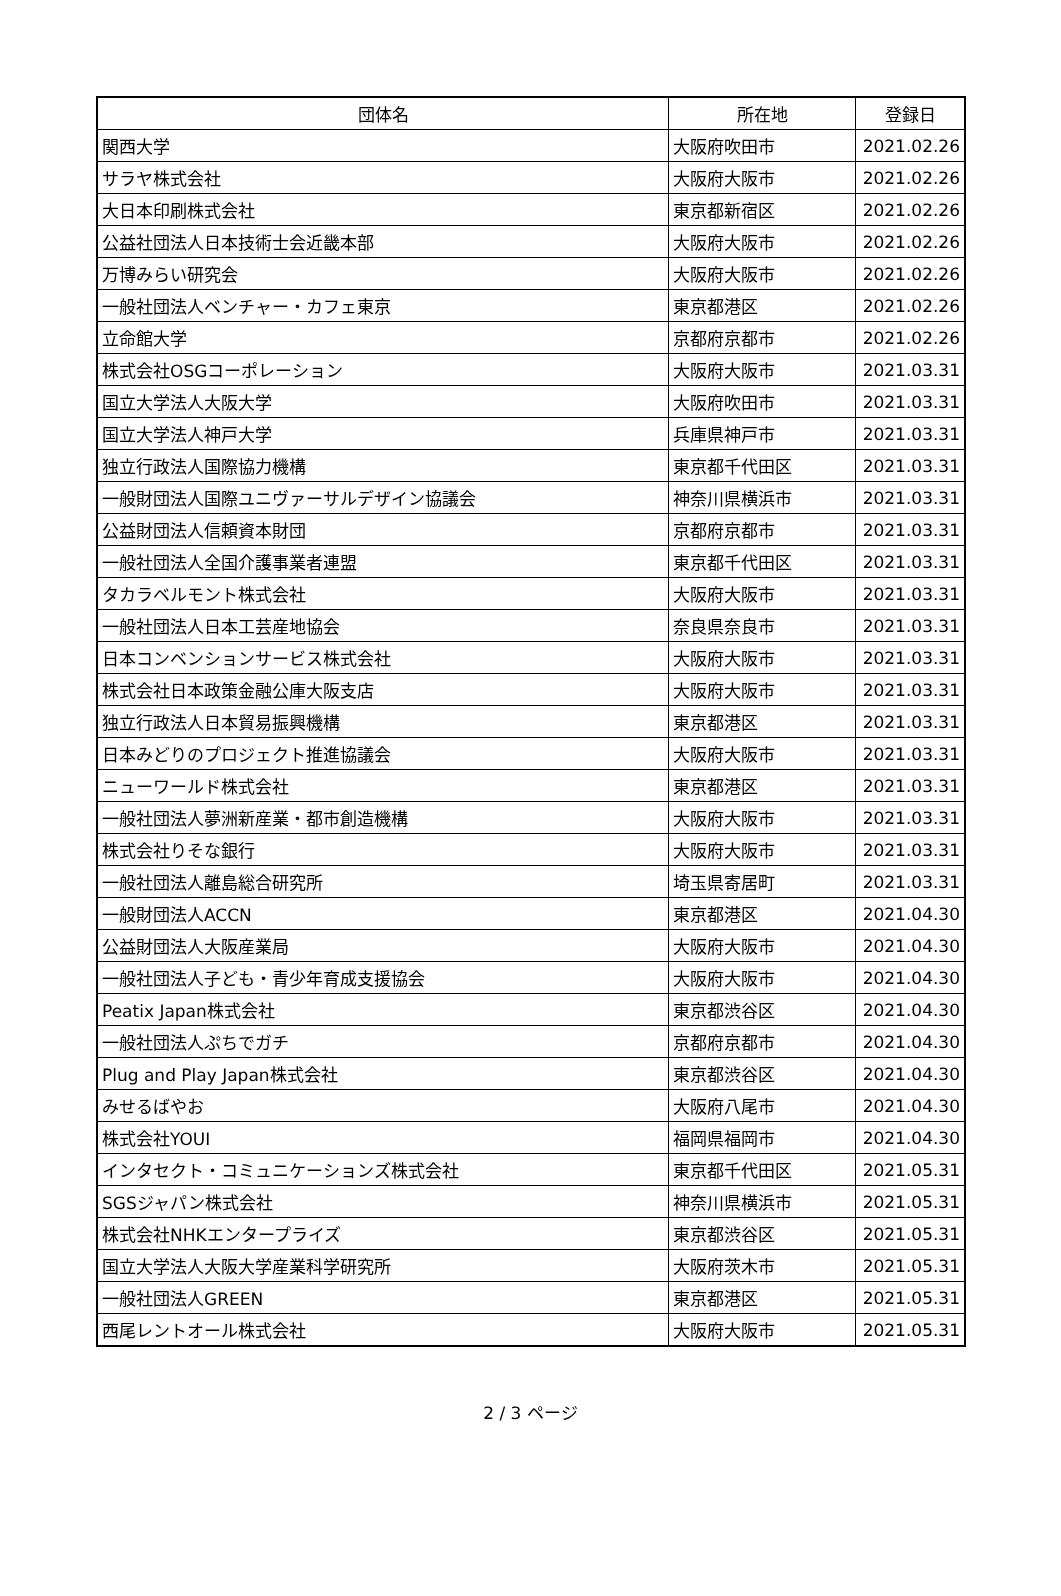| 団体名 | 所在地 | 登録日 |
| --- | --- | --- |
| 関西大学 | 大阪府吹田市 | 2021.02.26 |
| サラヤ株式会社 | 大阪府大阪市 | 2021.02.26 |
| 大日本印刷株式会社 | 東京都新宿区 | 2021.02.26 |
| 公益社団法人日本技術士会近畿本部 | 大阪府大阪市 | 2021.02.26 |
| 万博みらい研究会 | 大阪府大阪市 | 2021.02.26 |
| 一般社団法人ベンチャー・カフェ東京 | 東京都港区 | 2021.02.26 |
| 立命館大学 | 京都府京都市 | 2021.02.26 |
| 株式会社OSGコーポレーション | 大阪府大阪市 | 2021.03.31 |
| 国立大学法人大阪大学 | 大阪府吹田市 | 2021.03.31 |
| 国立大学法人神戸大学 | 兵庫県神戸市 | 2021.03.31 |
| 独立行政法人国際協力機構 | 東京都千代田区 | 2021.03.31 |
| 一般財団法人国際ユニヴァーサルデザイン協議会 | 神奈川県横浜市 | 2021.03.31 |
| 公益財団法人信頼資本財団 | 京都府京都市 | 2021.03.31 |
| 一般社団法人全国介護事業者連盟 | 東京都千代田区 | 2021.03.31 |
| タカラベルモント株式会社 | 大阪府大阪市 | 2021.03.31 |
| 一般社団法人日本工芸産地協会 | 奈良県奈良市 | 2021.03.31 |
| 日本コンベンションサービス株式会社 | 大阪府大阪市 | 2021.03.31 |
| 株式会社日本政策金融公庫大阪支店 | 大阪府大阪市 | 2021.03.31 |
| 独立行政法人日本貿易振興機構 | 東京都港区 | 2021.03.31 |
| 日本みどりのプロジェクト推進協議会 | 大阪府大阪市 | 2021.03.31 |
| ニューワールド株式会社 | 東京都港区 | 2021.03.31 |
| 一般社団法人夢洲新産業・都市創造機構 | 大阪府大阪市 | 2021.03.31 |
| 株式会社りそな銀行 | 大阪府大阪市 | 2021.03.31 |
| 一般社団法人離島総合研究所 | 埼玉県寄居町 | 2021.03.31 |
| 一般財団法人ACCN | 東京都港区 | 2021.04.30 |
| 公益財団法人大阪産業局 | 大阪府大阪市 | 2021.04.30 |
| 一般社団法人子ども・青少年育成支援協会 | 大阪府大阪市 | 2021.04.30 |
| Peatix Japan株式会社 | 東京都渋谷区 | 2021.04.30 |
| 一般社団法人ぷちでガチ | 京都府京都市 | 2021.04.30 |
| Plug and Play Japan株式会社 | 東京都渋谷区 | 2021.04.30 |
| みせるばやお | 大阪府八尾市 | 2021.04.30 |
| 株式会社YOUI | 福岡県福岡市 | 2021.04.30 |
| インタセクト・コミュニケーションズ株式会社 | 東京都千代田区 | 2021.05.31 |
| SGSジャパン株式会社 | 神奈川県横浜市 | 2021.05.31 |
| 株式会社NHKエンタープライズ | 東京都渋谷区 | 2021.05.31 |
| 国立大学法人大阪大学産業科学研究所 | 大阪府茨木市 | 2021.05.31 |
| 一般社団法人GREEN | 東京都港区 | 2021.05.31 |
| 西尾レントオール株式会社 | 大阪府大阪市 | 2021.05.31 |
2 / 3 ページ